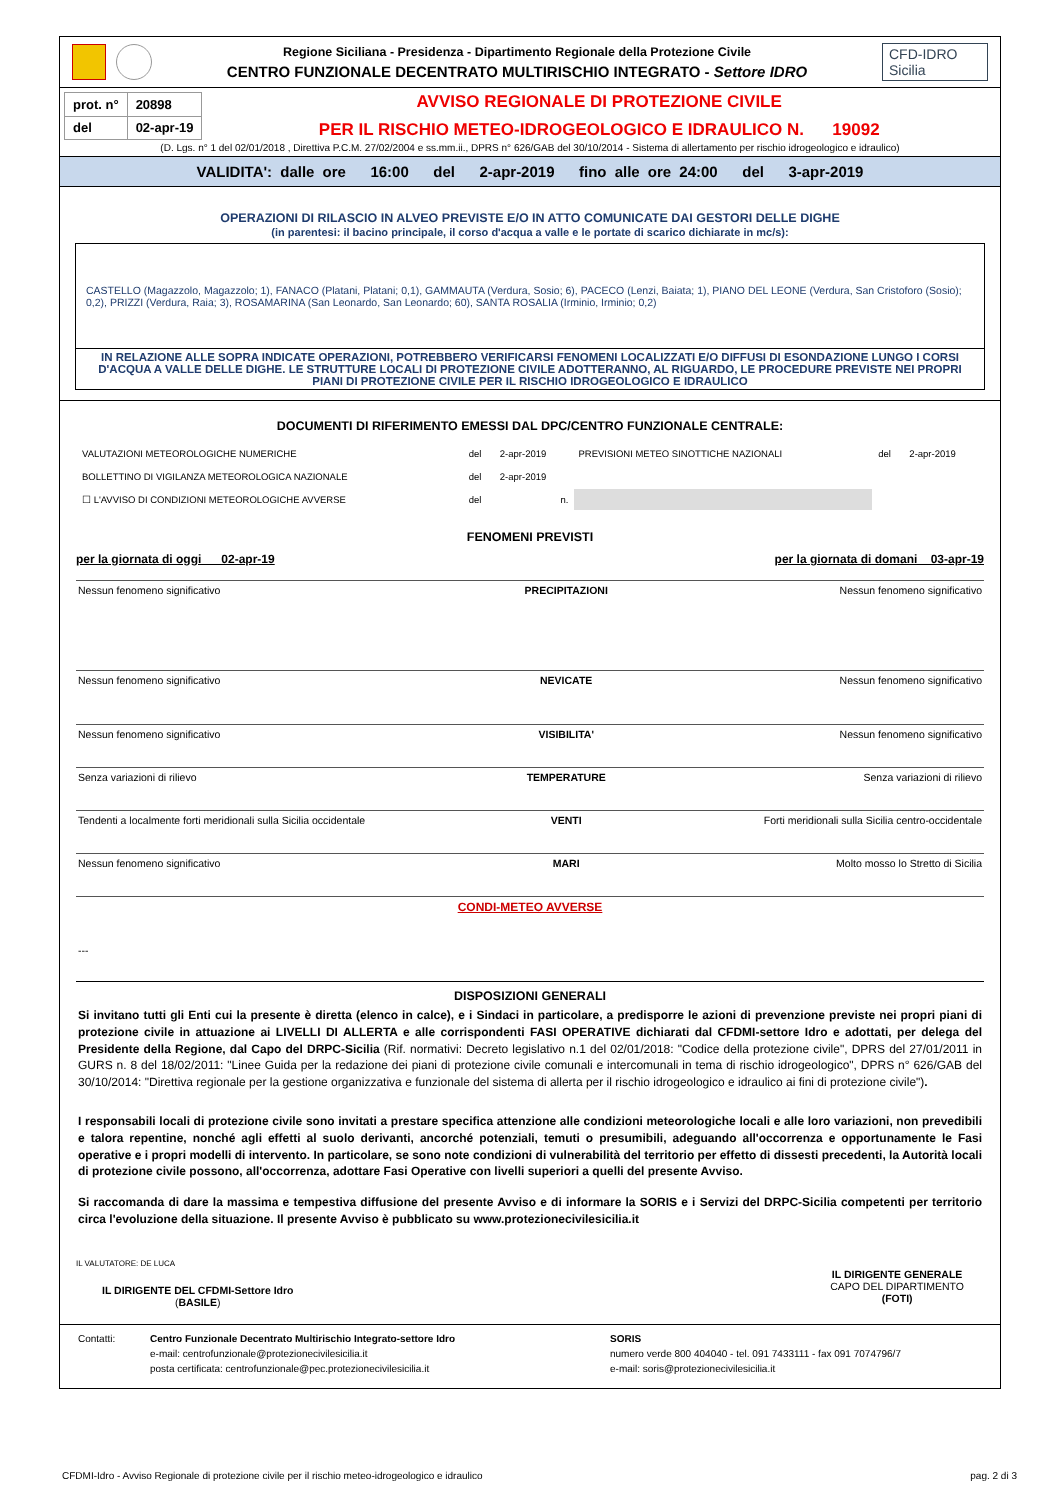Regione Siciliana - Presidenza - Dipartimento Regionale della Protezione Civile
CENTRO FUNZIONALE DECENTRATO MULTIRISCHIO INTEGRATO - Settore IDRO
CFD-IDRO
Sicilia
| prot. n° | 20898 |
| del | 02-apr-19 |
AVVISO REGIONALE DI PROTEZIONE CIVILE
PER IL RISCHIO METEO-IDROGEOLOGICO E IDRAULICO N. 19092
(D. Lgs. n° 1 del 02/01/2018 , Direttiva P.C.M. 27/02/2004 e ss.mm.ii., DPRS n° 626/GAB del 30/10/2014 - Sistema di allertamento per rischio idrogeologico e idraulico)
VALIDITA': dalle ore 16:00 del 2-apr-2019 fino alle ore 24:00 del 3-apr-2019
OPERAZIONI DI RILASCIO IN ALVEO PREVISTE E/O IN ATTO COMUNICATE DAI GESTORI DELLE DIGHE
(in parentesi: il bacino principale, il corso d'acqua a valle e le portate di scarico dichiarate in mc/s):
CASTELLO (Magazzolo, Magazzolo; 1), FANACO (Platani, Platani; 0,1), GAMMAUTA (Verdura, Sosio; 6), PACECO (Lenzi, Baiata; 1), PIANO DEL LEONE (Verdura, San Cristoforo (Sosio); 0,2), PRIZZI (Verdura, Raia; 3), ROSAMARINA (San Leonardo, San Leonardo; 60), SANTA ROSALIA (Irminio, Irminio; 0,2)
IN RELAZIONE ALLE SOPRA INDICATE OPERAZIONI, POTREBBERO VERIFICARSI FENOMENI LOCALIZZATI E/O DIFFUSI DI ESONDAZIONE LUNGO I CORSI D'ACQUA A VALLE DELLE DIGHE. LE STRUTTURE LOCALI DI PROTEZIONE CIVILE ADOTTERANNO, AL RIGUARDO, LE PROCEDURE PREVISTE NEI PROPRI PIANI DI PROTEZIONE CIVILE PER IL RISCHIO IDROGEOLOGICO E IDRAULICO
DOCUMENTI DI RIFERIMENTO EMESSI DAL DPC/CENTRO FUNZIONALE CENTRALE:
| VALUTAZIONI METEOROLOGICHE NUMERICHE | del | 2-apr-2019 | PREVISIONI METEO SINOTTICHE NAZIONALI | del | 2-apr-2019 |
| BOLLETTINO DI VIGILANZA METEOROLOGICA NAZIONALE | del | 2-apr-2019 | | | |
| ☐ L'AVVISO DI CONDIZIONI METEOROLOGICHE AVVERSE | del | n. | | | |
FENOMENI PREVISTI
per la giornata di oggi 02-apr-19 per la giornata di domani 03-apr-19
| Nessun fenomeno significativo | PRECIPITAZIONI | Nessun fenomeno significativo |
| Nessun fenomeno significativo | NEVICATE | Nessun fenomeno significativo |
| Nessun fenomeno significativo | VISIBILITA' | Nessun fenomeno significativo |
| Senza variazioni di rilievo | TEMPERATURE | Senza variazioni di rilievo |
| Tendenti a localmente forti meridionali sulla Sicilia occidentale | VENTI | Forti meridionali sulla Sicilia centro-occidentale |
| Nessun fenomeno significativo | MARI | Molto mosso lo Stretto di Sicilia |
| CONDI-METEO AVVERSE --- | | |
| DISPOSIZIONI GENERALI Si invitano tutti gli Enti cui la presente è diretta (elenco in calce), e i Sindaci in particolare, a predisporre le azioni di prevenzione previste nei propri piani di protezione civile in attuazione ai LIVELLI DI ALLERTA e alle corrispondenti FASI OPERATIVE dichiarati dal CFDMI-settore Idro e adottati, per delega del Presidente della Regione, dal Capo del DRPC-Sicilia (Rif. normativi: Decreto legislativo n.1 del 02/01/2018: "Codice della protezione civile", DPRS del 27/01/2011 in GURS n. 8 del 18/02/2011: "Linee Guida per la redazione dei piani di protezione civile comunali e intercomunali in tema di rischio idrogeologico", DPRS n° 626/GAB del 30/10/2014: "Direttiva regionale per la gestione organizzativa e funzionale del sistema di allerta per il rischio idrogeologico e idraulico ai fini di protezione civile") . I responsabili locali di protezione civile sono invitati a prestare specifica attenzione alle condizioni meteorologiche locali e alle loro variazioni, non prevedibili e talora repentine, nonché agli effetti al suolo derivanti, ancorché potenziali, temuti o presumibili, adeguando all'occorrenza e opportunamente le Fasi operative e i propri modelli di intervento. In particolare, se sono note condizioni di vulnerabilità del territorio per effetto di dissesti precedenti, la Autorità locali di protezione civile possono, all'occorrenza, adottare Fasi Operative con livelli superiori a quelli del presente Avviso. Si raccomanda di dare la massima e tempestiva diffusione del presente Avviso e di informare la SORIS e i Servizi del DRPC-Sicilia competenti per territorio circa l'evoluzione della situazione. Il presente Avviso è pubblicato su www.protezionecivilesicilia.it | | |
IL VALUTATORE: DE LUCA
IL DIRIGENTE DEL CFDMI-Settore Idro
(BASILE)
IL DIRIGENTE GENERALE
CAPO DEL DIPARTIMENTO
(FOTI)
Contatti: Centro Funzionale Decentrato Multirischio Integrato-settore Idro
e-mail: centrofunzionale@protezionecivilesicilia.it
posta certificata: centrofunzionale@pec.protezionecivilesicilia.it
SORIS
numero verde 800 404040 - tel. 091 7433111 - fax 091 7074796/7
e-mail: soris@protezionecivilesicilia.it
CFDMI-Idro - Avviso Regionale di protezione civile per il rischio meteo-idrogeologico e idraulico pag. 2 di 3